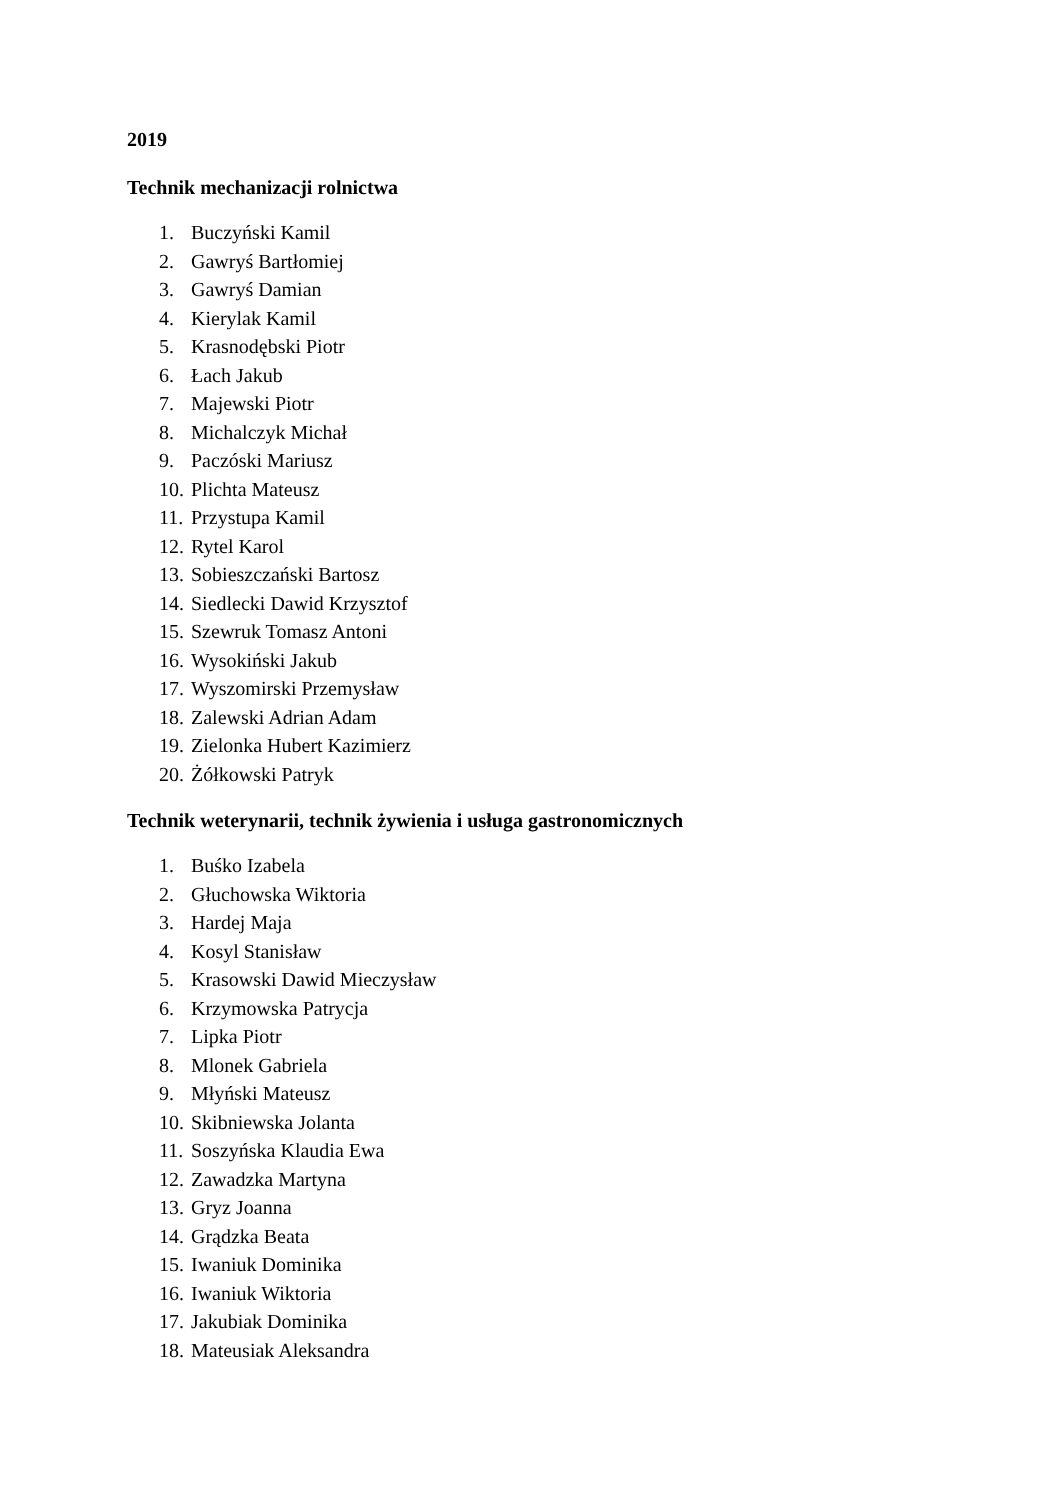2019
Technik mechanizacji rolnictwa
1. Buczyński Kamil
2. Gawryś Bartłomiej
3. Gawryś Damian
4. Kierylak Kamil
5. Krasnodębski Piotr
6. Łach Jakub
7. Majewski Piotr
8. Michalczyk Michał
9. Paczóski Mariusz
10. Plichta Mateusz
11. Przystupa Kamil
12. Rytel Karol
13. Sobieszczański Bartosz
14. Siedlecki Dawid Krzysztof
15. Szewruk Tomasz Antoni
16. Wysokiński Jakub
17. Wyszomirski Przemysław
18. Zalewski Adrian Adam
19. Zielonka Hubert Kazimierz
20. Żółkowski Patryk
Technik weterynarii, technik żywienia i usługa gastronomicznych
1. Buśko Izabela
2. Głuchowska Wiktoria
3. Hardej Maja
4. Kosyl Stanisław
5. Krasowski Dawid Mieczysław
6. Krzymowska Patrycja
7. Lipka Piotr
8. Mlonek Gabriela
9. Młyński Mateusz
10. Skibniewska Jolanta
11. Soszyńska Klaudia Ewa
12. Zawadzka Martyna
13. Gryz Joanna
14. Grądzka Beata
15. Iwaniuk Dominika
16. Iwaniuk Wiktoria
17. Jakubiak Dominika
18. Mateusiak Aleksandra